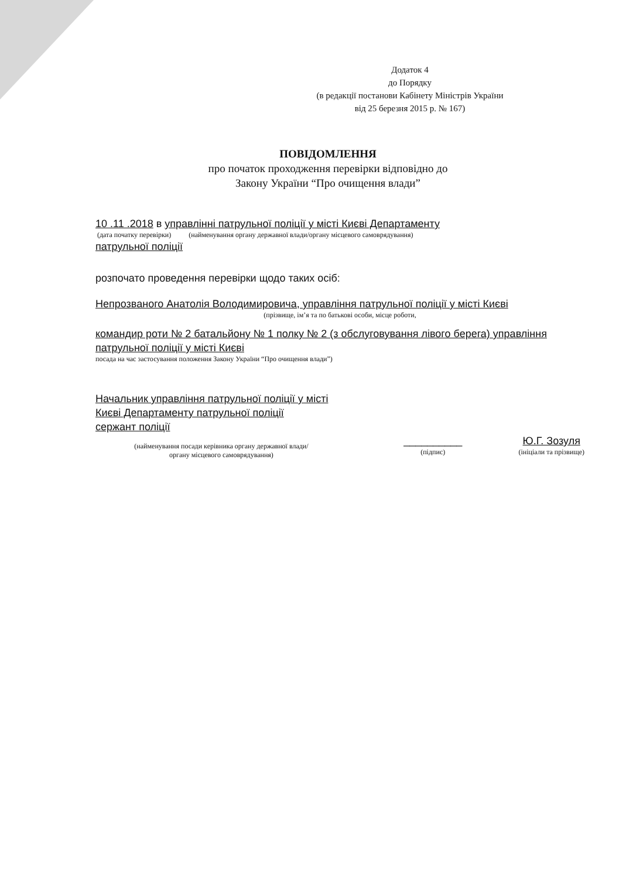Додаток 4
до Порядку
(в редакції постанови Кабінету Міністрів України
від 25 березня 2015 р. № 167)
ПОВІДОМЛЕННЯ
про початок проходження перевірки відповідно до
Закону України “Про очищення влади”
10 .11 .2018 в управлінні патрульної поліції у місті Києві Департаменту
(дата початку перевірки) (найменування органу державної влади/органу місцевого самоврядування)
патрульної поліції
розпочато проведення перевірки щодо таких осіб:
Непрозваного Анатолія Володимировича, управління патрульної поліції у місті Києві
(прізвище, ім’я та по батькові особи, місце роботи,
командир роти № 2 батальйону № 1 полку № 2 (з обслуговування лівого берега) управління патрульної поліції у місті Києві
посада на час застосування положення Закону України “Про очищення влади”)
Начальник управління патрульної поліції у місті Києві Департаменту патрульної поліції
сержант поліції
(найменування посади керівника органу державної влади/
органу місцевого самоврядування)
__________
(підпис)
Ю.Г. Зозуля
(ініціали та прізвище)